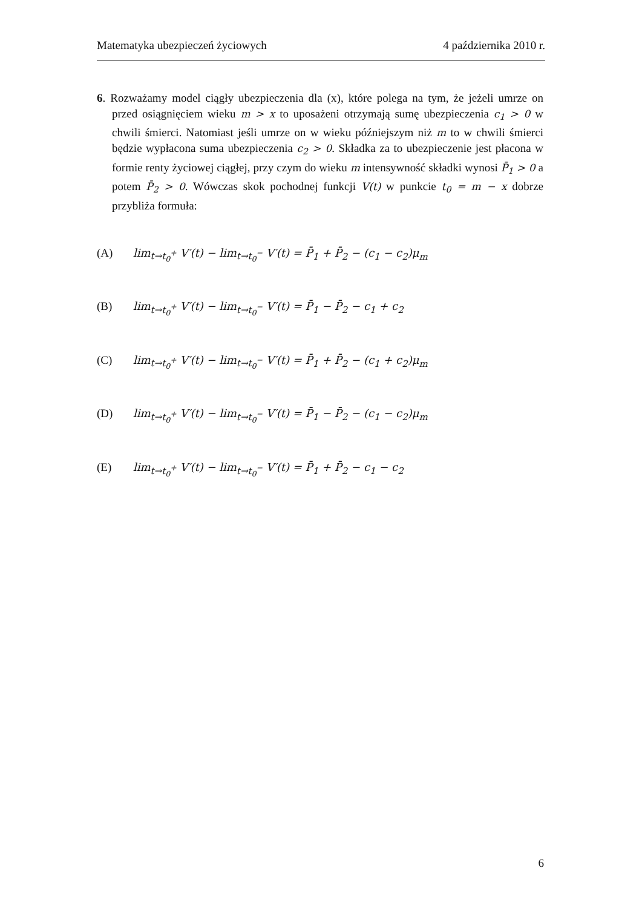Matematyka ubezpieczeń życiowych 4 października 2010 r.
6. Rozważamy model ciągły ubezpieczenia dla (x), które polega na tym, że jeżeli umrze on przed osiągnięciem wieku m > x to uposażeni otrzymają sumę ubezpieczenia c<sub>1</sub> > 0 w chwili śmierci. Natomiast jeśli umrze on w wieku późniejszym niż m to w chwili śmierci będzie wypłacona suma ubezpieczenia c<sub>2</sub> > 0. Składka za to ubezpieczenie jest płacona w formie renty życiowej ciągłej, przy czym do wieku m intensywność składki wynosi P̄<sub>1</sub> > 0 a potem P̄<sub>2</sub> > 0. Wówczas skok pochodnej funkcji V(t) w punkcie t<sub>0</sub> = m − x dobrze przybliża formuła:
(A) lim<sub>t→t<sub>0</sub><sup>+</sup></sub> V′(t) − lim<sub>t→t<sub>0</sub><sup>−</sup></sub> V′(t) = P̄<sub>1</sub> + P̄<sub>2</sub> − (c<sub>1</sub> − c<sub>2</sub>)μ<sub>m</sub>
(B) lim<sub>t→t<sub>0</sub><sup>+</sup></sub> V′(t) − lim<sub>t→t<sub>0</sub><sup>−</sup></sub> V′(t) = P̄<sub>1</sub> − P̄<sub>2</sub> − c<sub>1</sub> + c<sub>2</sub>
(C) lim<sub>t→t<sub>0</sub><sup>+</sup></sub> V′(t) − lim<sub>t→t<sub>0</sub><sup>−</sup></sub> V′(t) = P̄<sub>1</sub> + P̄<sub>2</sub> − (c<sub>1</sub> + c<sub>2</sub>)μ<sub>m</sub>
(D) lim<sub>t→t<sub>0</sub><sup>+</sup></sub> V′(t) − lim<sub>t→t<sub>0</sub><sup>−</sup></sub> V′(t) = P̄<sub>1</sub> − P̄<sub>2</sub> − (c<sub>1</sub> − c<sub>2</sub>)μ<sub>m</sub>
(E) lim<sub>t→t<sub>0</sub><sup>+</sup></sub> V′(t) − lim<sub>t→t<sub>0</sub><sup>−</sup></sub> V′(t) = P̄<sub>1</sub> + P̄<sub>2</sub> − c<sub>1</sub> − c<sub>2</sub>
6